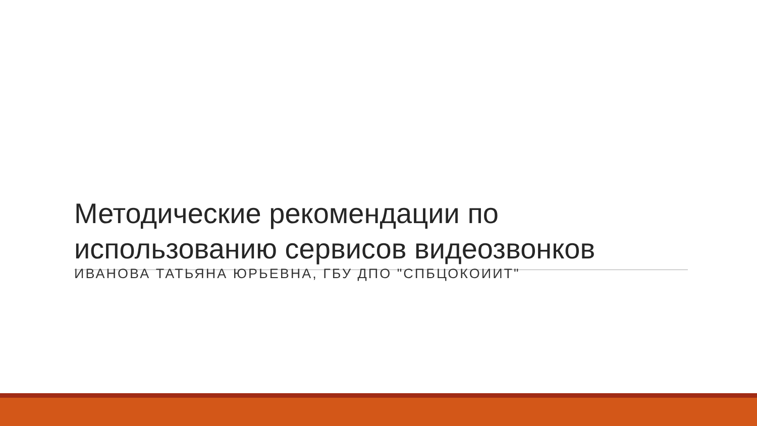Методические рекомендации по использованию сервисов видеозвонков
ИВАНОВА ТАТЬЯНА ЮРЬЕВНА, ГБУ ДПО "СПБЦОКОИИТ"